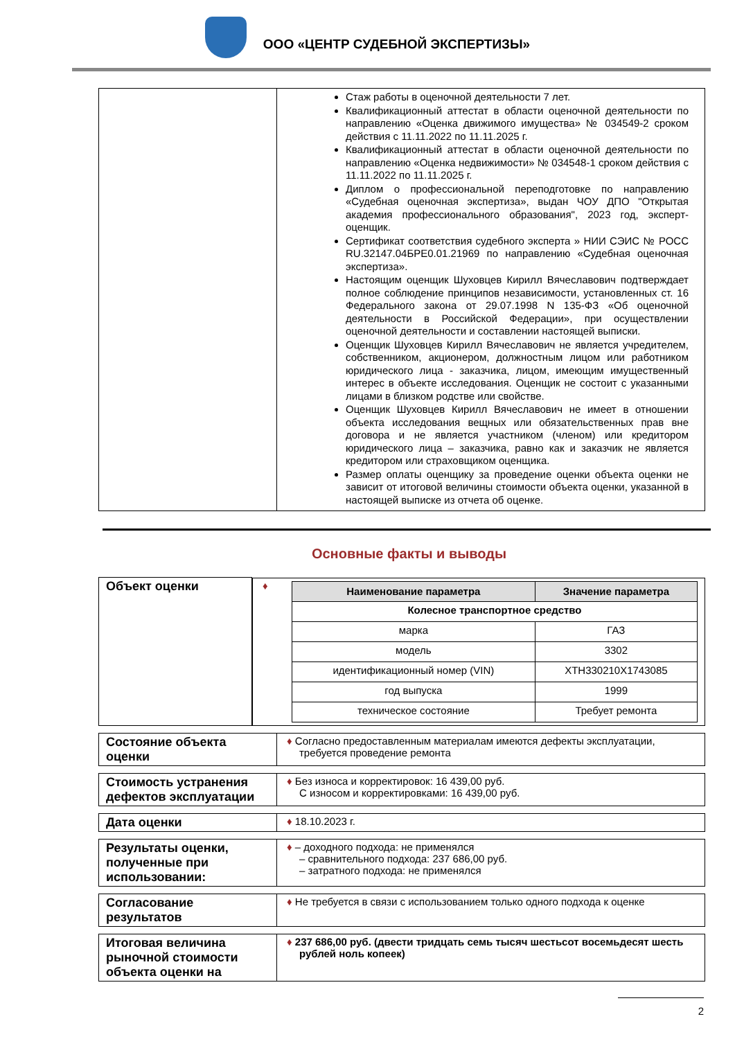ООО «ЦЕНТР СУДЕБНОЙ ЭКСПЕРТИЗЫ»
| | Стаж работы в оценочной деятельности 7 лет. Квалификационный аттестат в области оценочной деятельности по направлению «Оценка движимого имущества» № 034549-2 сроком действия с 11.11.2022 по 11.11.2025 г. Квалификационный аттестат в области оценочной деятельности по направлению «Оценка недвижимости» № 034548-1 сроком действия с 11.11.2022 по 11.11.2025 г. Диплом о профессиональной переподготовке по направлению «Судебная оценочная экспертиза», выдан ЧОУ ДПО "Открытая академия профессионального образования", 2023 год, эксперт-оценщик. Сертификат соответствия судебного эксперта » НИИ СЭИС № РОСС RU.32147.04БРЕ0.01.21969 по направлению «Судебная оценочная экспертиза». Настоящим оценщик Шуховцев Кирилл Вячеславович подтверждает полное соблюдение принципов независимости, установленных ст. 16 Федерального закона от 29.07.1998 N 135-ФЗ «Об оценочной деятельности в Российской Федерации», при осуществлении оценочной деятельности и составлении настоящей выписки. Оценщик Шуховцев Кирилл Вячеславович не является учредителем, собственником, акционером, должностным лицом или работником юридического лица - заказчика, лицом, имеющим имущественный интерес в объекте исследования. Оценщик не состоит с указанными лицами в близком родстве или свойстве. Оценщик Шуховцев Кирилл Вячеславович не имеет в отношении объекта исследования вещных или обязательственных прав вне договора и не является участником (членом) или кредитором юридического лица – заказчика, равно как и заказчик не является кредитором или страховщиком оценщика. Размер оплаты оценщику за проведение оценки объекта оценки не зависит от итоговой величины стоимости объекта оценки, указанной в настоящей выписке из отчета об оценке. |
Основные факты и выводы
| Объект оценки | ♦ / Наименование параметра / Значение параметра / / --- / --- / / Колесное транспортное средство / / / марка / ГАЗ / / модель / 3302 / / идентификационный номер (VIN) / XTH330210X1743085 / / год выпуска / 1999 / / техническое состояние / Требует ремонта / |
| Состояние объекта оценки | ♦ Согласно предоставленным материалам имеются дефекты эксплуатации, требуется проведение ремонта |
| Стоимость устранения дефектов эксплуатации | ♦ Без износа и корректировок: 16 439,00 руб. С износом и корректировками: 16 439,00 руб. |
| Дата оценки | ♦ 18.10.2023 г. |
| Результаты оценки, полученные при использовании: | ♦ – доходного подхода: не применялся – сравнительного подхода: 237 686,00 руб. – затратного подхода: не применялся |
| Согласование результатов | ♦ Не требуется в связи с использованием только одного подхода к оценке |
| Итоговая величина рыночной стоимости объекта оценки на | ♦ 237 686,00 руб. (двести тридцать семь тысяч шестьсот восемьдесят шесть рублей ноль копеек) |
2